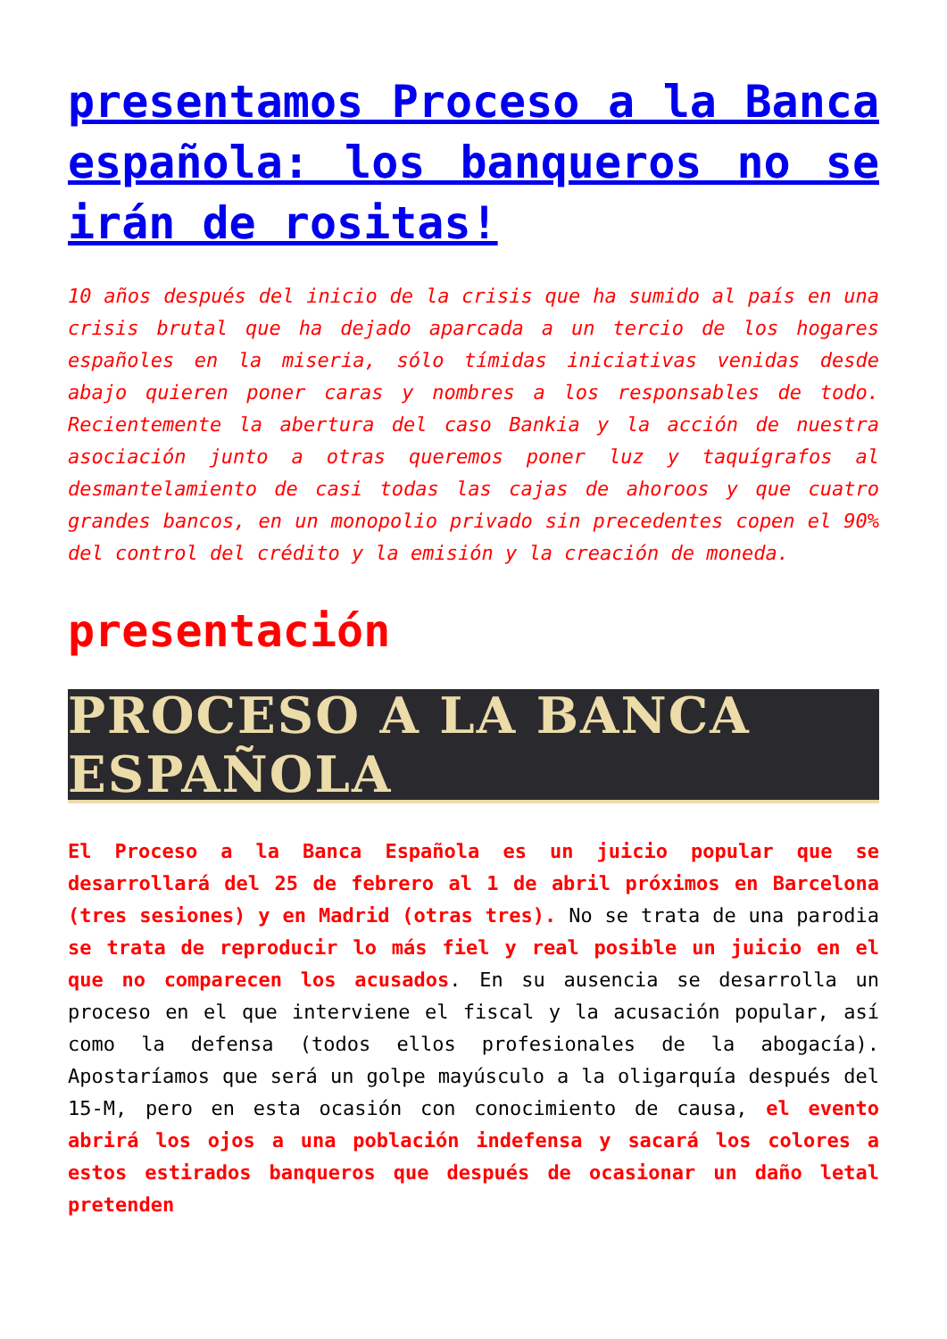presentamos Proceso a la Banca española: los banqueros no se irán de rositas!
10 años después del inicio de la crisis que ha sumido al país en una crisis brutal que ha dejado aparcada a un tercio de los hogares españoles en la miseria, sólo tímidas iniciativas venidas desde abajo quieren poner caras y nombres a los responsables de todo. Recientemente la abertura del caso Bankia y la acción de nuestra asociación junto a otras queremos poner luz y taquígrafos al desmantelamiento de casi todas las cajas de ahoroos y que cuatro grandes bancos, en un monopolio privado sin precedentes copen el 90% del control del crédito y la emisión y la creación de moneda.
presentación
PROCESO A LA BANCA ESPAÑOLA
El Proceso a la Banca Española es un juicio popular que se desarrollará del 25 de febrero al 1 de abril próximos en Barcelona (tres sesiones) y en Madrid (otras tres). No se trata de una parodia se trata de reproducir lo más fiel y real posible un juicio en el que no comparecen los acusados. En su ausencia se desarrolla un proceso en el que interviene el fiscal y la acusación popular, así como la defensa (todos ellos profesionales de la abogacía). Apostaríamos que será un golpe mayúsculo a la oligarquía después del 15-M, pero en esta ocasión con conocimiento de causa, el evento abrirá los ojos a una población indefensa y sacará los colores a estos estirados banqueros que después de ocasionar un daño letal pretenden